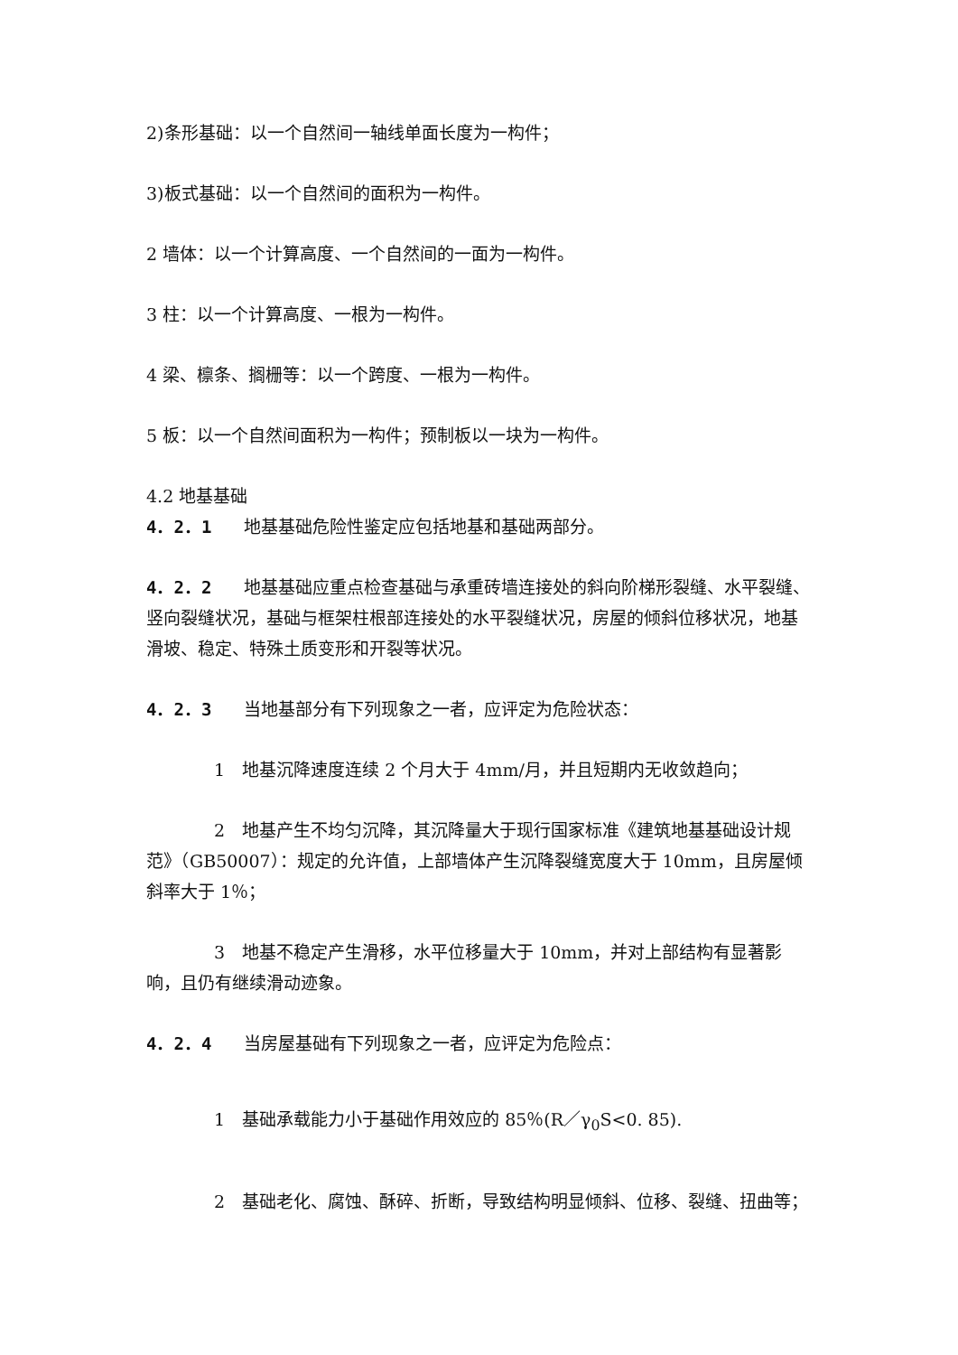2)条形基础：以一个自然间一轴线单面长度为一构件；
3)板式基础：以一个自然间的面积为一构件。
2 墙体：以一个计算高度、一个自然间的一面为一构件。
3 柱：以一个计算高度、一根为一构件。
4 梁、檩条、搁栅等：以一个跨度、一根为一构件。
5 板：以一个自然间面积为一构件；预制板以一块为一构件。
4.2 地基基础
4．2．1 地基基础危险性鉴定应包括地基和基础两部分。
4．2．2 地基基础应重点检查基础与承重砖墙连接处的斜向阶梯形裂缝、水平裂缝、竖向裂缝状况，基础与框架柱根部连接处的水平裂缝状况，房屋的倾斜位移状况，地基滑坡、稳定、特殊土质变形和开裂等状况。
4．2．3 当地基部分有下列现象之一者，应评定为危险状态：
1　地基沉降速度连续 2 个月大于 4mm/月，并且短期内无收敛趋向；
2　地基产生不均匀沉降，其沉降量大于现行国家标准《建筑地基基础设计规范》（GB50007）：规定的允许值，上部墙体产生沉降裂缝宽度大于 10mm，且房屋倾斜率大于 1％；
3　地基不稳定产生滑移，水平位移量大于 10mm，并对上部结构有显著影响，且仍有继续滑动迹象。
4．2．4 当房屋基础有下列现象之一者，应评定为危险点：
1　基础承载能力小于基础作用效应的 85％(R／γ<sub>0</sub>S<0. 85).
2　基础老化、腐蚀、酥碎、折断，导致结构明显倾斜、位移、裂缝、扭曲等；